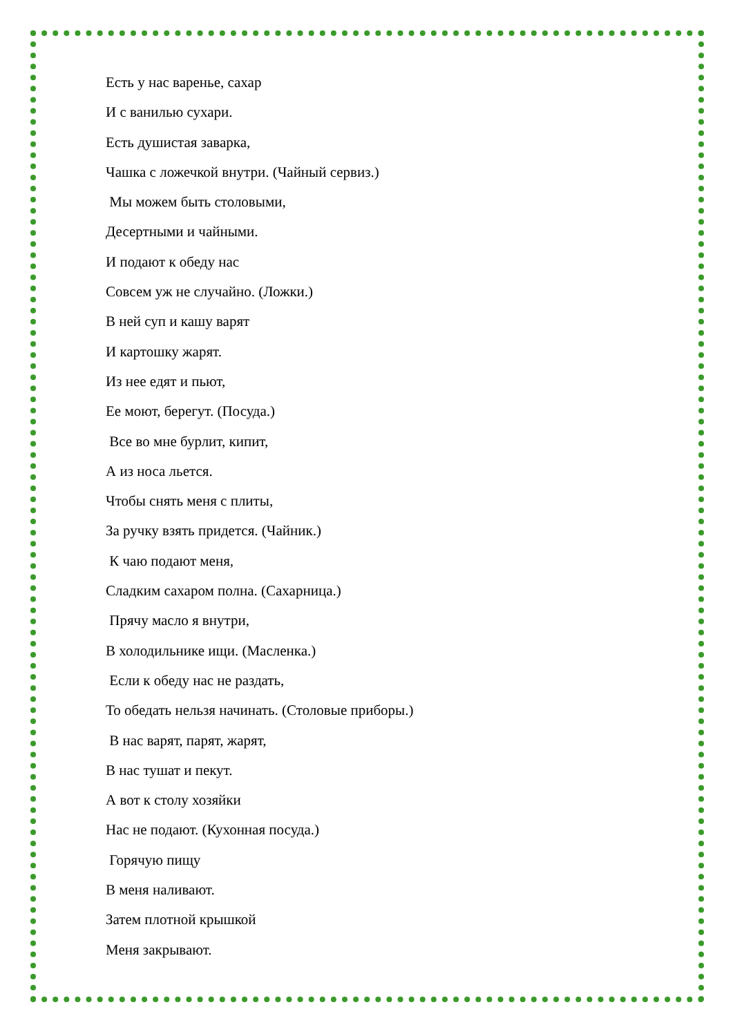Есть у нас варенье, сахар
И с ванилью сухари.
Есть душистая заварка,
Чашка с ложечкой внутри. (Чайный сервиз.)
Мы можем быть столовыми,
Десертными и чайными.
И подают к обеду нас
Совсем уж не случайно. (Ложки.)
В ней суп и кашу варят
И картошку жарят.
Из нее едят и пьют,
Ее моют, берегут. (Посуда.)
Все во мне бурлит, кипит,
А из носа льется.
Чтобы снять меня с плиты,
За ручку взять придется. (Чайник.)
К чаю подают меня,
Сладким сахаром полна. (Сахарница.)
Прячу масло я внутри,
В холодильнике ищи. (Масленка.)
Если к обеду нас не раздать,
То обедать нельзя начинать. (Столовые приборы.)
В нас варят, парят, жарят,
В нас тушат и пекут.
А вот к столу хозяйки
Нас не подают. (Кухонная посуда.)
Горячую пищу
В меня наливают.
Затем плотной крышкой
Меня закрывают.